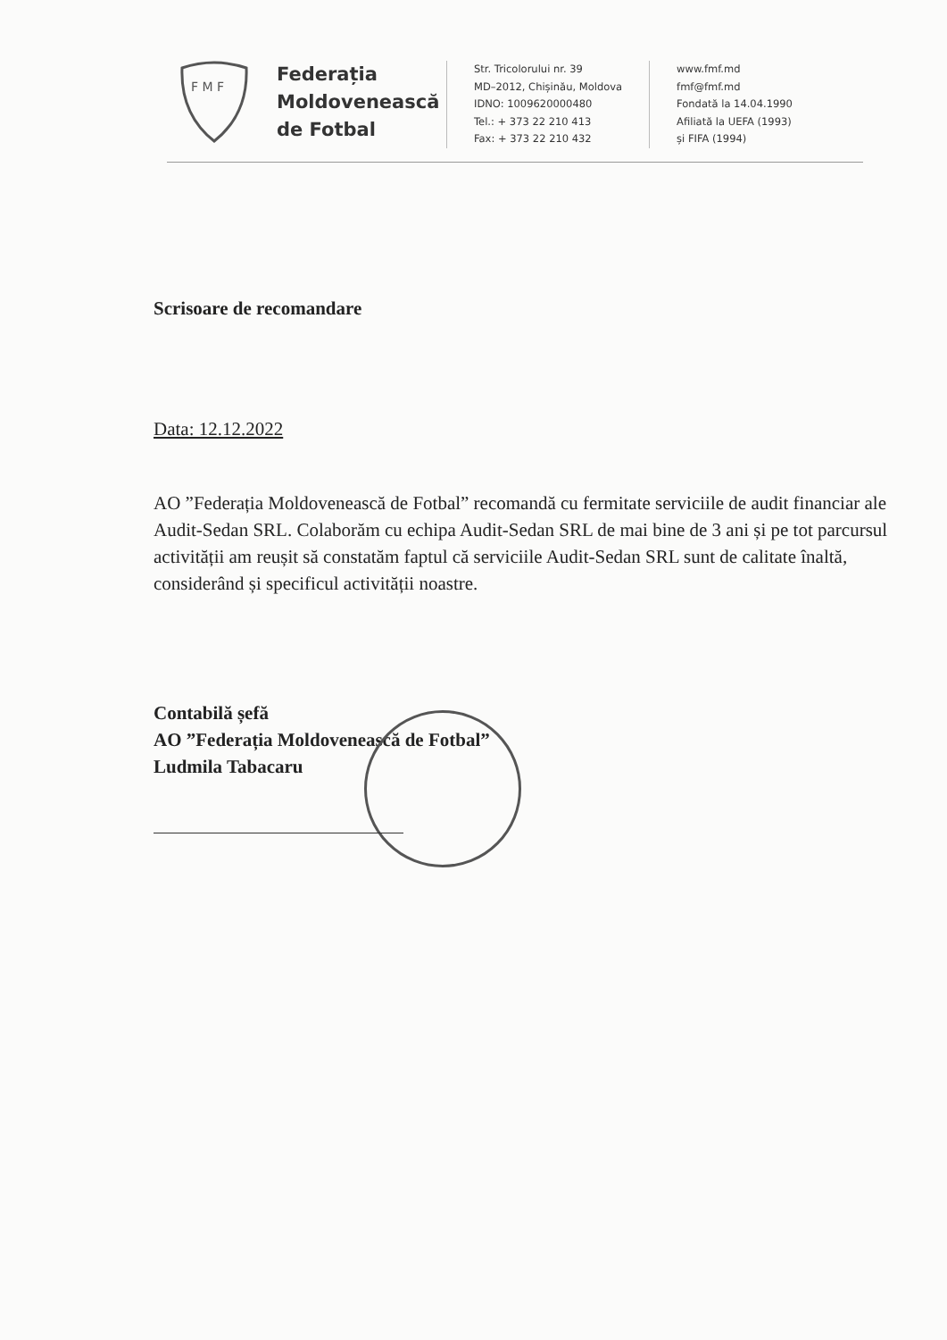F M F
Federația Moldovenească de Fotbal
Str. Tricolorului nr. 39
MD–2012, Chișinău, Moldova
IDNO: 1009620000480
Tel.: + 373 22 210 413
Fax: + 373 22 210 432
www.fmf.md
fmf@fmf.md
Fondată la 14.04.1990
Afiliată la UEFA (1993)
și FIFA (1994)
Scrisoare de recomandare
Data: 12.12.2022
AO ”Federația Moldovenească de Fotbal” recomandă cu fermitate serviciile de audit financiar ale Audit-Sedan SRL. Colaborăm cu echipa Audit-Sedan SRL de mai bine de 3 ani și pe tot parcursul activității am reușit să constatăm faptul că serviciile Audit-Sedan SRL sunt de calitate înaltă, considerând și specificul activității noastre.
Contabilă șefă
AO ”Federația Moldovenească de Fotbal”
Ludmila Tabacaru